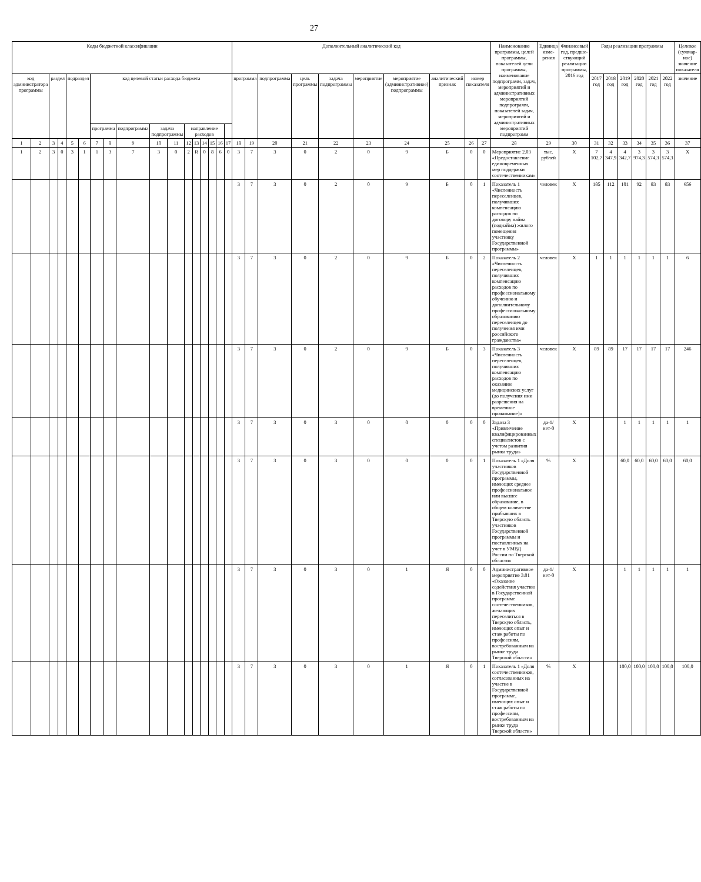27
| Коды бюджетной классификации | | | | | | | | | | | | | | | | | Дополнительный аналитический код | | | | | | | | | | Наименование программы, целей программы, показателей цели программы, наименование подпрограмм, задач, мероприятий и административных мероприятий подпрограмм, показателей задач, мероприятий и административных мероприятий подпрограмм | Единица изме-рения | Финансовый год, предше-ствующий реализации программы, 2016 год | Годы реализации программы | | | | | | Целевое (суммар-ное) значение показателя |
| --- | --- | --- | --- | --- | --- | --- | --- | --- | --- | --- | --- | --- | --- | --- | --- | --- | --- | --- | --- | --- | --- | --- | --- | --- | --- | --- | --- | --- | --- | --- | --- | --- | --- | --- | --- | --- |
| код администратора программы | | раздел | | подраздел | | код целевой статьи расхода бюджета | | | | | | | | | | | программа | | подпрограмма | цель программы | задача подпрограммы | мероприятие | мероприятие (административное) подпрограммы | аналитический признак | номер показателя | | | | | 2017 год | 2018 год | 2019 год | 2020 год | 2021 год | 2022 год | значение |
| | | | | | | программа | | подпрограмма | задача подпрограммы | | направление расходов | | | | | | | | | | | | | | | | | | | | | | | | | |
| 1 | 2 | 3 | 4 | 5 | 6 | 7 | 8 | 9 | 10 | 11 | 12 | 13 | 14 | 15 | 16 | 17 | 18 | 19 | 20 | 21 | 22 | 23 | 24 | 25 | 26 | 27 | 28 | 29 | 30 | 31 | 32 | 33 | 34 | 35 | 36 | 37 |
| 1 | 2 | 3 | 0 | 3 | 1 | 1 | 3 | 7 | 3 | 0 | 2 | R | 0 | 8 | 6 | 0 | 3 | 7 | 3 | 0 | 2 | 0 | 9 | Б | 0 | 0 | Мероприятие 2.03 «Предоставление единовременных мер поддержки соотечественникам» | тыс. рублей | X | 7 102,7 | 4 347,9 | 4 342,7 | 3 974,3 | 3 574,3 | 3 574,3 | X |
| | | | | | | | | | | | | | | | | | 3 | 7 | 3 | 0 | 2 | 0 | 9 | Б | 0 | 1 | Показатель 1 «Численность переселенцев, получивших компенсацию расходов по договору найма (поднайма) жилого помещения участнику Государственной программы» | человек | X | 185 | 112 | 101 | 92 | 83 | 83 | 656 |
| | | | | | | | | | | | | | | | | | 3 | 7 | 3 | 0 | 2 | 0 | 9 | Б | 0 | 2 | Показатель 2 «Численность переселенцев, получивших компенсацию расходов по профессиональному обучению и дополнительному профессиональному образованию переселенцев до получения ими российского гражданства» | человек | X | 1 | 1 | 1 | 1 | 1 | 1 | 6 |
| | | | | | | | | | | | | | | | | | 3 | 7 | 3 | 0 | 2 | 0 | 9 | Б | 0 | 3 | Показатель 3 «Численность переселенцев, получивших компенсацию расходов по оказанию медицинских услуг (до получения ими разрешения на временное проживание)» | человек | X | 89 | 89 | 17 | 17 | 17 | 17 | 246 |
| | | | | | | | | | | | | | | | | | 3 | 7 | 3 | 0 | 3 | 0 | 0 | 0 | 0 | 0 | Задача 3 «Привлечение квалифицированных специалистов с учетом развития рынка труда» | да-1/ нет-0 | X | | | 1 | 1 | 1 | 1 | 1 |
| | | | | | | | | | | | | | | | | | 3 | 7 | 3 | 0 | 3 | 0 | 0 | 0 | 0 | 1 | Показатель 1 «Доля участников Государственной программы, имеющих среднее профессиональное или высшее образование, в общем количестве прибывших в Тверскую область участников Государственной программы и поставленных на учет в УМВД России по Тверской области» | % | X | | | 60,0 | 60,0 | 60,0 | 60,0 | 60,0 |
| | | | | | | | | | | | | | | | | | 3 | 7 | 3 | 0 | 3 | 0 | 1 | Я | 0 | 0 | Административное мероприятие 3.01 «Оказание содействия участию в Государственной программе соотечественников, желающих переселиться в Тверскую область, имеющих опыт и стаж работы по профессиям, востребованным на рынке труда Тверской области» | да-1/ нет-0 | X | | | 1 | 1 | 1 | 1 | 1 |
| | | | | | | | | | | | | | | | | | 3 | 7 | 3 | 0 | 3 | 0 | 1 | Я | 0 | 1 | Показатель 1 «Доля соотечественников, согласованных на участие в Государственной программе, имеющих опыт и стаж работы по профессиям, востребованным на рынке труда Тверской области» | % | X | | | 100,0 | 100,0 | 100,0 | 100,0 | 100,0 |